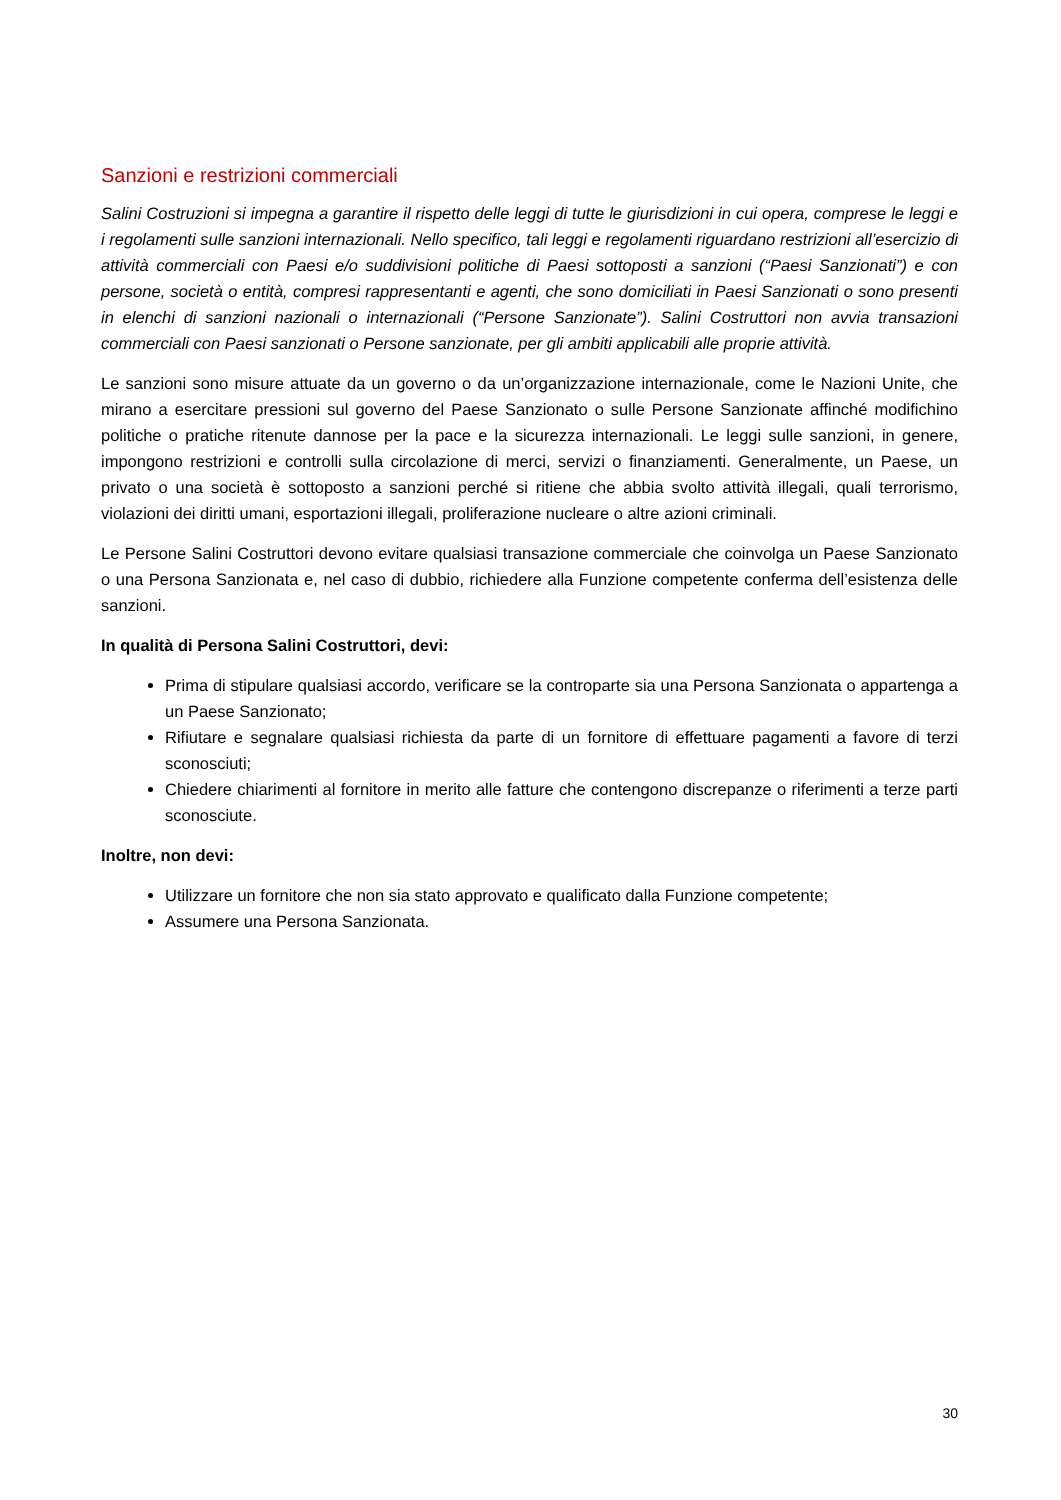Sanzioni e restrizioni commerciali
Salini Costruzioni si impegna a garantire il rispetto delle leggi di tutte le giurisdizioni in cui opera, comprese le leggi e i regolamenti sulle sanzioni internazionali. Nello specifico, tali leggi e regolamenti riguardano restrizioni all’esercizio di attività commerciali con Paesi e/o suddivisioni politiche di Paesi sottoposti a sanzioni (“Paesi Sanzionati”) e con persone, società o entità, compresi rappresentanti e agenti, che sono domiciliati in Paesi Sanzionati o sono presenti in elenchi di sanzioni nazionali o internazionali (“Persone Sanzionate”). Salini Costruttori non avvia transazioni commerciali con Paesi sanzionati o Persone sanzionate, per gli ambiti applicabili alle proprie attività.
Le sanzioni sono misure attuate da un governo o da un’organizzazione internazionale, come le Nazioni Unite, che mirano a esercitare pressioni sul governo del Paese Sanzionato o sulle Persone Sanzionate affinché modifichino politiche o pratiche ritenute dannose per la pace e la sicurezza internazionali. Le leggi sulle sanzioni, in genere, impongono restrizioni e controlli sulla circolazione di merci, servizi o finanziamenti. Generalmente, un Paese, un privato o una società è sottoposto a sanzioni perché si ritiene che abbia svolto attività illegali, quali terrorismo, violazioni dei diritti umani, esportazioni illegali, proliferazione nucleare o altre azioni criminali.
Le Persone Salini Costruttori devono evitare qualsiasi transazione commerciale che coinvolga un Paese Sanzionato o una Persona Sanzionata e, nel caso di dubbio, richiedere alla Funzione competente conferma dell’esistenza delle sanzioni.
In qualità di Persona Salini Costruttori, devi:
Prima di stipulare qualsiasi accordo, verificare se la controparte sia una Persona Sanzionata o appartenga a un Paese Sanzionato;
Rifiutare e segnalare qualsiasi richiesta da parte di un fornitore di effettuare pagamenti a favore di terzi sconosciuti;
Chiedere chiarimenti al fornitore in merito alle fatture che contengono discrepanze o riferimenti a terze parti sconosciute.
Inoltre, non devi:
Utilizzare un fornitore che non sia stato approvato e qualificato dalla Funzione competente;
Assumere una Persona Sanzionata.
30